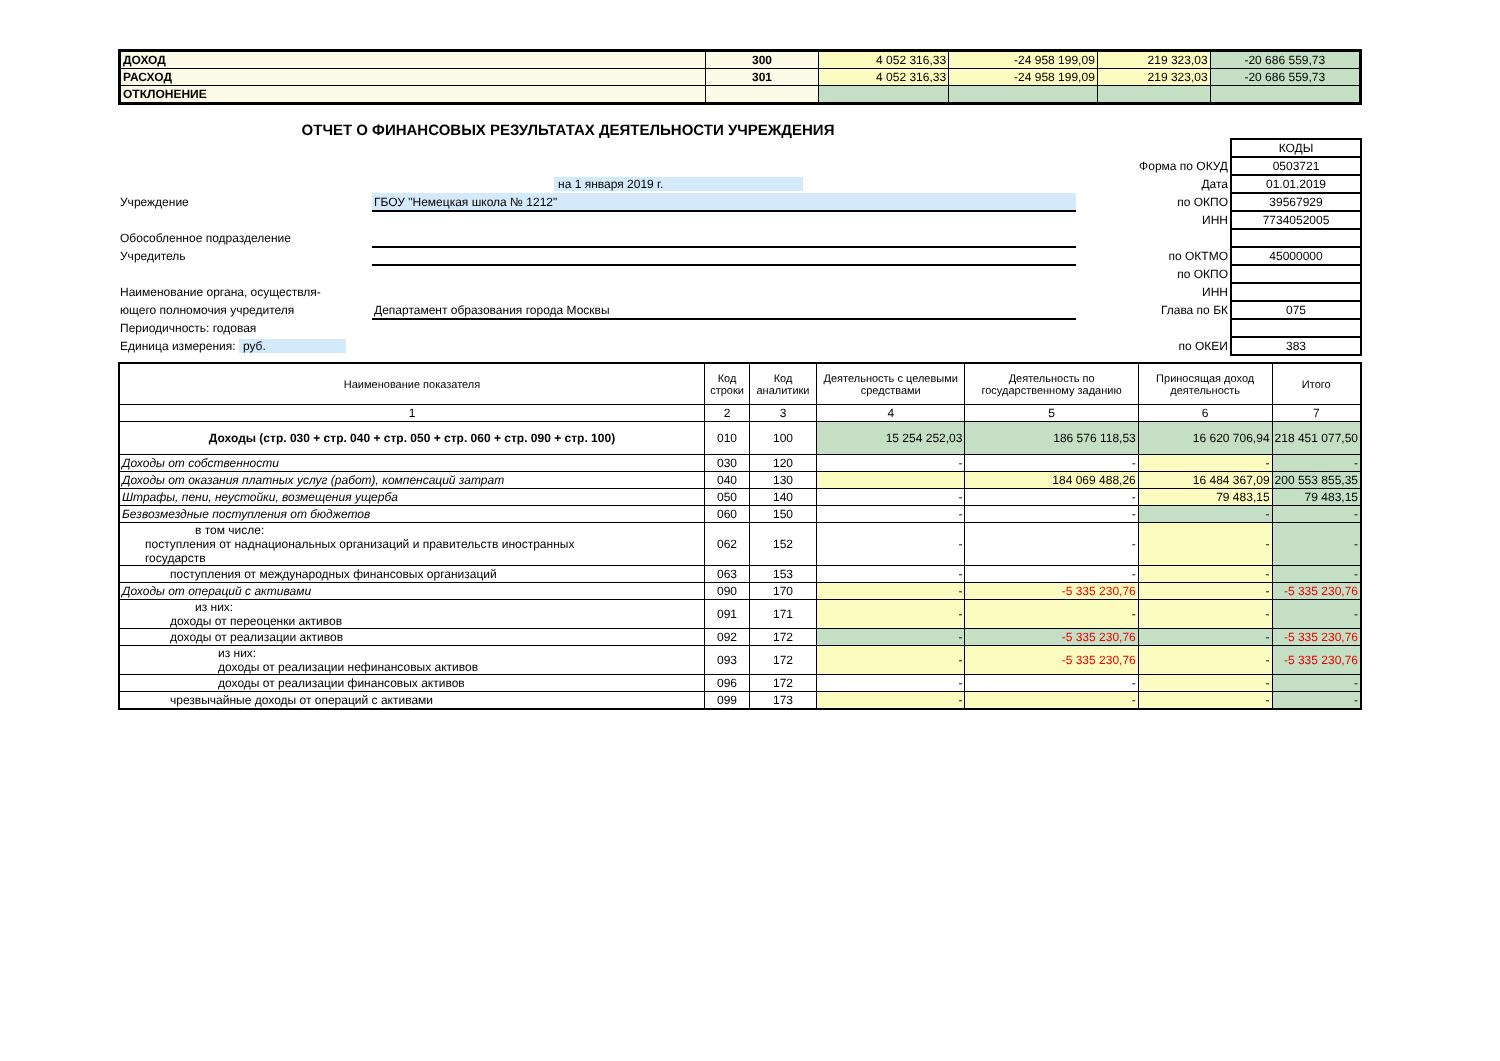| ДОХОД | 300 | 4 052 316,33 | -24 958 199,09 | 219 323,03 | -20 686 559,73 |
| РАСХОД | 301 | 4 052 316,33 | -24 958 199,09 | 219 323,03 | -20 686 559,73 |
| ОТКЛОНЕНИЕ | | | | | |
ОТЧЕТ О ФИНАНСОВЫХ РЕЗУЛЬТАТАХ ДЕЯТЕЛЬНОСТИ УЧРЕЖДЕНИЯ
| | | | КОДЫ |
| | | Форма по ОКУД | 0503721 |
| | на 1 января 2019 г. | Дата | 01.01.2019 |
| Учреждение | ГБОУ "Немецкая школа № 1212" | по ОКПО | 39567929 |
| | | ИНН | 7734052005 |
| Обособленное подразделение | | | |
| Учредитель | | по ОКТМО | 45000000 |
| | | по ОКПО | |
| Наименование органа, осуществля- | | ИНН | |
| ющего полномочия учредителя | Департамент образования города Москвы | Глава по БК | 075 |
| Периодичность: годовая | | | |
| Единица измерения: руб. | | по ОКЕИ | 383 |
| Наименование показателя | Код строки | Код аналитики | Деятельность с целевыми средствами | Деятельность по государственному заданию | Приносящая доход деятельность | Итого |
| --- | --- | --- | --- | --- | --- | --- |
| 1 | 2 | 3 | 4 | 5 | 6 | 7 |
| Доходы (стр. 030 + стр. 040 + стр. 050 + стр. 060 + стр. 090 + стр. 100) | 010 | 100 | 15 254 252,03 | 186 576 118,53 | 16 620 706,94 | 218 451 077,50 |
| Доходы от собственности | 030 | 120 | - | - | - | - |
| Доходы от оказания платных услуг (работ), компенсаций затрат | 040 | 130 | | 184 069 488,26 | 16 484 367,09 | 200 553 855,35 |
| Штрафы, пени, неустойки, возмещения ущерба | 050 | 140 | - | - | 79 483,15 | 79 483,15 |
| Безвозмездные поступления от бюджетов | 060 | 150 | - | - | - | - |
| в том числе: поступления от наднациональных организаций и правительств иностранных государств | 062 | 152 | - | - | - | - |
| поступления от международных финансовых организаций | 063 | 153 | - | - | - | - |
| Доходы от операций с активами | 090 | 170 | - | -5 335 230,76 | - | -5 335 230,76 |
| из них: доходы от переоценки активов | 091 | 171 | - | - | - | - |
| доходы от реализации активов | 092 | 172 | - | -5 335 230,76 | - | -5 335 230,76 |
| из них: доходы от реализации нефинансовых активов | 093 | 172 | - | -5 335 230,76 | - | -5 335 230,76 |
| доходы от реализации финансовых активов | 096 | 172 | - | - | - | - |
| чрезвычайные доходы от операций с активами | 099 | 173 | - | - | - | - |